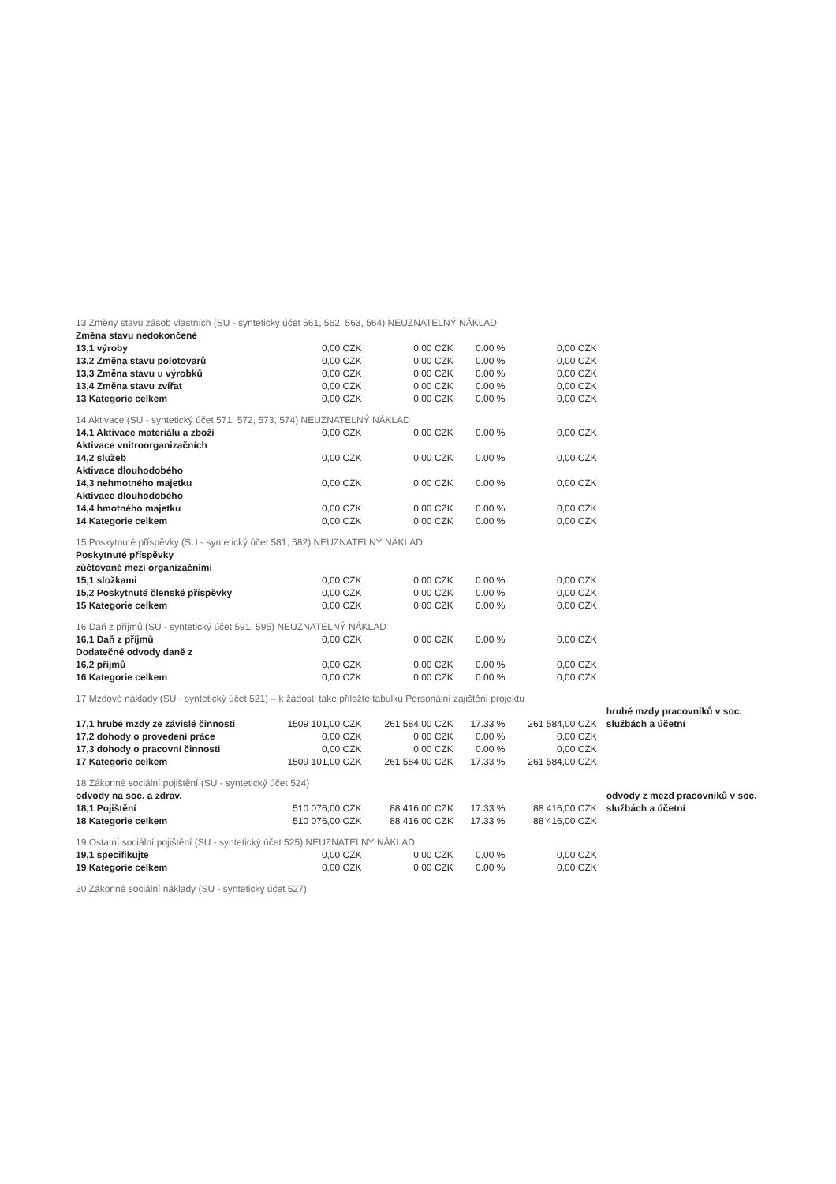| 13 Změny stavu zásob vlastních (SU - syntetický účet 561, 562, 563, 564) NEUZNATELNÝ NÁKLAD | | | | | |
| Změna stavu nedokončené | | | | | |
| 13,1 výroby | 0,00 CZK | 0,00 CZK | 0.00 % | 0,00 CZK | |
| 13,2 Změna stavu polotovarů | 0,00 CZK | 0,00 CZK | 0.00 % | 0,00 CZK | |
| 13,3 Změna stavu u výrobků | 0,00 CZK | 0,00 CZK | 0.00 % | 0,00 CZK | |
| 13,4 Změna stavu zvířat | 0,00 CZK | 0,00 CZK | 0.00 % | 0,00 CZK | |
| 13 Kategorie celkem | 0,00 CZK | 0,00 CZK | 0.00 % | 0,00 CZK | |
| 14 Aktivace (SU - syntetický účet 571, 572, 573, 574) NEUZNATELNÝ NÁKLAD | | | | | |
| 14,1 Aktivace materiálu a zboží | 0,00 CZK | 0,00 CZK | 0.00 % | 0,00 CZK | |
| Aktivace vnitroorganizačních | | | | | |
| 14,2 služeb | 0,00 CZK | 0,00 CZK | 0.00 % | 0,00 CZK | |
| Aktivace dlouhodobého | | | | | |
| 14,3 nehmotného majetku | 0,00 CZK | 0,00 CZK | 0.00 % | 0,00 CZK | |
| Aktivace dlouhodobého | | | | | |
| 14,4 hmotného majetku | 0,00 CZK | 0,00 CZK | 0.00 % | 0,00 CZK | |
| 14 Kategorie celkem | 0,00 CZK | 0,00 CZK | 0.00 % | 0,00 CZK | |
| 15 Poskytnuté příspěvky (SU - syntetický účet 581, 582) NEUZNATELNÝ NÁKLAD | | | | | |
| Poskytnuté příspěvky | | | | | |
| zúčtované mezi organizačními | | | | | |
| 15,1 složkami | 0,00 CZK | 0,00 CZK | 0.00 % | 0,00 CZK | |
| 15,2 Poskytnuté členské příspěvky | 0,00 CZK | 0,00 CZK | 0.00 % | 0,00 CZK | |
| 15 Kategorie celkem | 0,00 CZK | 0,00 CZK | 0.00 % | 0,00 CZK | |
| 16 Daň z příjmů (SU - syntetický účet 591, 595) NEUZNATELNÝ NÁKLAD | | | | | |
| 16,1 Daň z příjmů | 0,00 CZK | 0,00 CZK | 0.00 % | 0,00 CZK | |
| Dodatečné odvody daně z | | | | | |
| 16,2 příjmů | 0,00 CZK | 0,00 CZK | 0.00 % | 0,00 CZK | |
| 16 Kategorie celkem | 0,00 CZK | 0,00 CZK | 0.00 % | 0,00 CZK | |
| 17 Mzdové náklady (SU - syntetický účet 521) – k žádosti také přiložte tabulku Personální zajištění projektu | | | | | |
| | | | | | hrubé mzdy pracovníků v soc. |
| 17,1 hrubé mzdy ze závislé činnosti | 1509 101,00 CZK | 261 584,00 CZK | 17.33 % | 261 584,00 CZK | službách a účetní |
| 17,2 dohody o provedení práce | 0,00 CZK | 0,00 CZK | 0.00 % | 0,00 CZK | |
| 17,3 dohody o pracovní činnosti | 0,00 CZK | 0,00 CZK | 0.00 % | 0,00 CZK | |
| 17 Kategorie celkem | 1509 101,00 CZK | 261 584,00 CZK | 17.33 % | 261 584,00 CZK | |
| 18 Zákonné sociální pojištění (SU - syntetický účet 524) | | | | | |
| odvody na soc. a zdrav. | | | | | odvody z mezd pracovníků v soc. |
| 18,1 Pojištění | 510 076,00 CZK | 88 416,00 CZK | 17.33 % | 88 416,00 CZK | službách a účetní |
| 18 Kategorie celkem | 510 076,00 CZK | 88 416,00 CZK | 17.33 % | 88 416,00 CZK | |
| 19 Ostatní sociální pojištění (SU - syntetický účet 525) NEUZNATELNÝ NÁKLAD | | | | | |
| 19,1 specifikujte | 0,00 CZK | 0,00 CZK | 0.00 % | 0,00 CZK | |
| 19 Kategorie celkem | 0,00 CZK | 0,00 CZK | 0.00 % | 0,00 CZK | |
| 20 Zákonné sociální náklady (SU - syntetický účet 527) | | | | | |